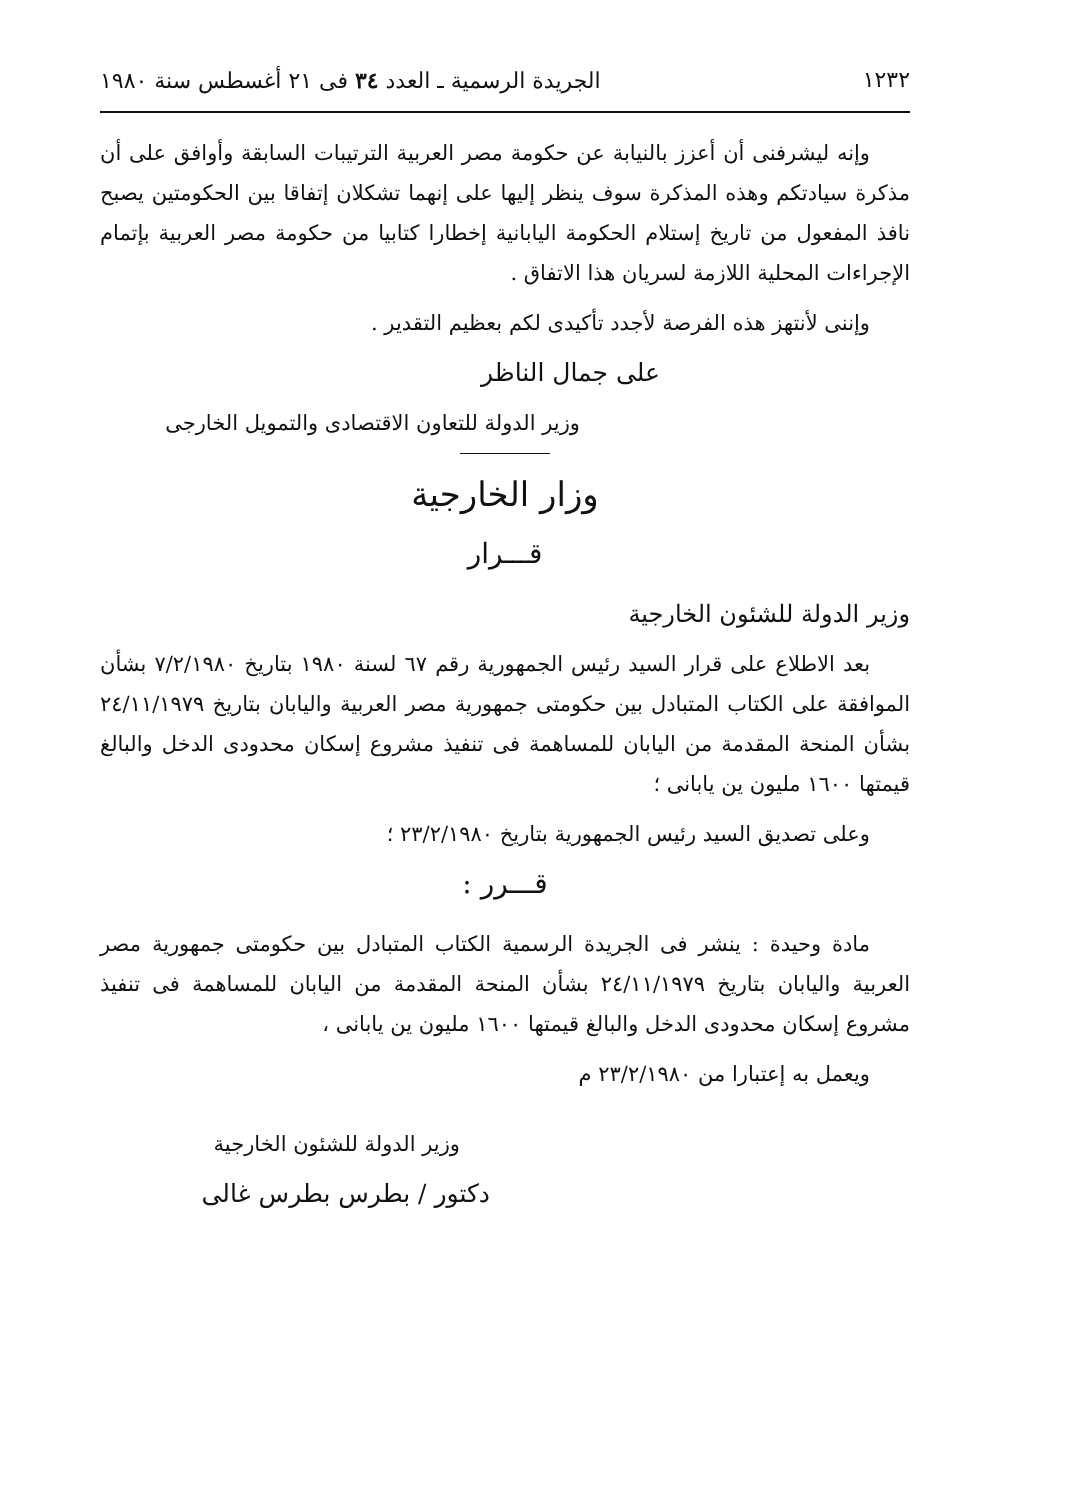١٢٣٢ الجريدة الرسمية ـ العدد ٣٤ فى ٢١ أغسطس سنة ١٩٨٠
وإنه ليشرفنى أن أعزز بالنيابة عن حكومة مصر العربية الترتيبات السابقة وأوافق على أن مذكرة سيادتكم وهذه المذكرة سوف ينظر إليها على إنهما تشكلان إتفاقا بين الحكومتين يصبح نافذ المفعول من تاريخ إستلام الحكومة اليابانية إخطارا كتابيا من حكومة مصر العربية بإتمام الإجراءات المحلية اللازمة لسريان هذا الاتفاق .
وإننى لأنتهز هذه الفرصة لأجدد تأكيدى لكم بعظيم التقدير .
على جمال الناظر
وزير الدولة للتعاون الاقتصادى والتمويل الخارجى
وزار الخارجية
قـــرار
وزير الدولة للشئون الخارجية
بعد الاطلاع على قرار السيد رئيس الجمهورية رقم ٦٧ لسنة ١٩٨٠ بتاريخ ٧/٢/١٩٨٠ بشأن الموافقة على الكتاب المتبادل بين حكومتى جمهورية مصر العربية واليابان بتاريخ ٢٤/١١/١٩٧٩ بشأن المنحة المقدمة من اليابان للمساهمة فى تنفيذ مشروع إسكان محدودى الدخل والبالغ قيمتها ١٦٠٠ مليون ين يابانى ؛
وعلى تصديق السيد رئيس الجمهورية بتاريخ ٢٣/٢/١٩٨٠ ؛
قـــرر :
مادة وحيدة : ينشر فى الجريدة الرسمية الكتاب المتبادل بين حكومتى جمهورية مصر العربية واليابان بتاريخ ٢٤/١١/١٩٧٩ بشأن المنحة المقدمة من اليابان للمساهمة فى تنفيذ مشروع إسكان محدودى الدخل والبالغ قيمتها ١٦٠٠ مليون ين يابانى ،
ويعمل به إعتبارا من ٢٣/٢/١٩٨٠ م
وزير الدولة للشئون الخارجية
دكتور / بطرس بطرس غالى